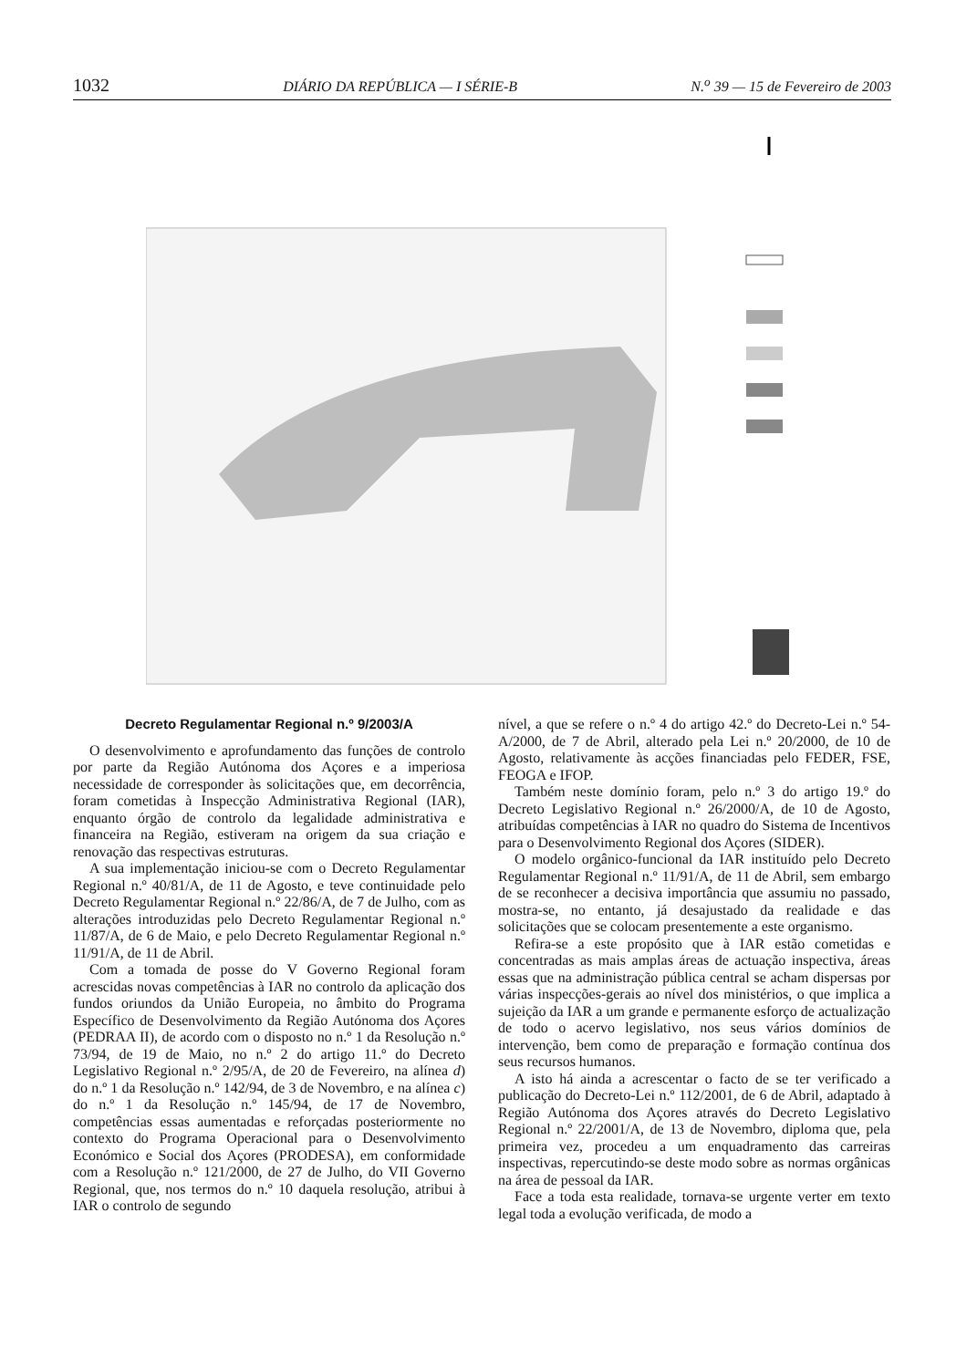1032 DIÁRIO DA REPÚBLICA — I SÉRIE-B N.<sup>o</sup> 39 — 15 de Fevereiro de 2003
Decreto Regulamentar Regional n.º 9/2003/A
O desenvolvimento e aprofundamento das funções de controlo por parte da Região Autónoma dos Açores e a imperiosa necessidade de corresponder às solicitações que, em decorrência, foram cometidas à Inspecção Administrativa Regional (IAR), enquanto órgão de controlo da legalidade administrativa e financeira na Região, estiveram na origem da sua criação e renovação das respectivas estruturas.
A sua implementação iniciou-se com o Decreto Regulamentar Regional n.º 40/81/A, de 11 de Agosto, e teve continuidade pelo Decreto Regulamentar Regional n.º 22/86/A, de 7 de Julho, com as alterações introduzidas pelo Decreto Regulamentar Regional n.º 11/87/A, de 6 de Maio, e pelo Decreto Regulamentar Regional n.º 11/91/A, de 11 de Abril.
Com a tomada de posse do V Governo Regional foram acrescidas novas competências à IAR no controlo da aplicação dos fundos oriundos da União Europeia, no âmbito do Programa Específico de Desenvolvimento da Região Autónoma dos Açores (PEDRAA II), de acordo com o disposto no n.º 1 da Resolução n.º 73/94, de 19 de Maio, no n.º 2 do artigo 11.º do Decreto Legislativo Regional n.º 2/95/A, de 20 de Fevereiro, na alínea d) do n.º 1 da Resolução n.º 142/94, de 3 de Novembro, e na alínea c) do n.º 1 da Resolução n.º 145/94, de 17 de Novembro, competências essas aumentadas e reforçadas posteriormente no contexto do Programa Operacional para o Desenvolvimento Económico e Social dos Açores (PRODESA), em conformidade com a Resolução n.º 121/2000, de 27 de Julho, do VII Governo Regional, que, nos termos do n.º 10 daquela resolução, atribui à IAR o controlo de segundo
nível, a que se refere o n.º 4 do artigo 42.º do Decreto-Lei n.º 54-A/2000, de 7 de Abril, alterado pela Lei n.º 20/2000, de 10 de Agosto, relativamente às acções financiadas pelo FEDER, FSE, FEOGA e IFOP.
Também neste domínio foram, pelo n.º 3 do artigo 19.º do Decreto Legislativo Regional n.º 26/2000/A, de 10 de Agosto, atribuídas competências à IAR no quadro do Sistema de Incentivos para o Desenvolvimento Regional dos Açores (SIDER).
O modelo orgânico-funcional da IAR instituído pelo Decreto Regulamentar Regional n.º 11/91/A, de 11 de Abril, sem embargo de se reconhecer a decisiva importância que assumiu no passado, mostra-se, no entanto, já desajustado da realidade e das solicitações que se colocam presentemente a este organismo.
Refira-se a este propósito que à IAR estão cometidas e concentradas as mais amplas áreas de actuação inspectiva, áreas essas que na administração pública central se acham dispersas por várias inspecções-gerais ao nível dos ministérios, o que implica a sujeição da IAR a um grande e permanente esforço de actualização de todo o acervo legislativo, nos seus vários domínios de intervenção, bem como de preparação e formação contínua dos seus recursos humanos.
A isto há ainda a acrescentar o facto de se ter verificado a publicação do Decreto-Lei n.º 112/2001, de 6 de Abril, adaptado à Região Autónoma dos Açores através do Decreto Legislativo Regional n.º 22/2001/A, de 13 de Novembro, diploma que, pela primeira vez, procedeu a um enquadramento das carreiras inspectivas, repercutindo-se deste modo sobre as normas orgânicas na área de pessoal da IAR.
Face a toda esta realidade, tornava-se urgente verter em texto legal toda a evolução verificada, de modo a